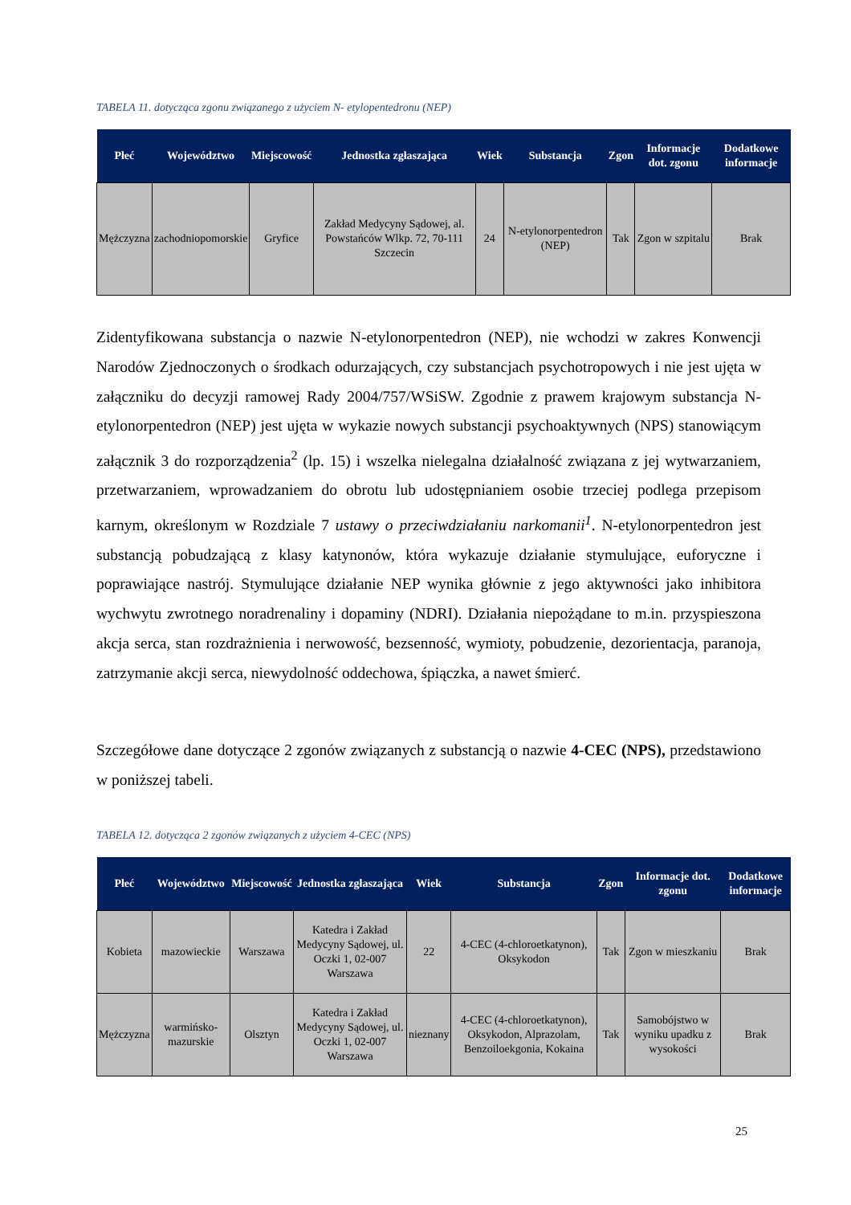TABELA 11. dotycząca zgonu związanego z użyciem N- etylopentedronu (NEP)
| Płeć | Województwo | Miejscowość | Jednostka zgłaszająca | Wiek | Substancja | Zgon | Informacje dot. zgonu | Dodatkowe informacje |
| --- | --- | --- | --- | --- | --- | --- | --- | --- |
| Mężczyzna | zachodniopomorskie | Gryfice | Zakład Medycyny Sądowej, al. Powstańców Wlkp. 72, 70-111 Szczecin | 24 | N-etylonorpentedron (NEP) | Tak | Zgon w szpitalu | Brak |
Zidentyfikowana substancja o nazwie N-etylonorpentedron (NEP), nie wchodzi w zakres Konwencji Narodów Zjednoczonych o środkach odurzających, czy substancjach psychotropowych i nie jest ujęta w załączniku do decyzji ramowej Rady 2004/757/WSiSW. Zgodnie z prawem krajowym substancja N-etylonorpentedron (NEP) jest ujęta w wykazie nowych substancji psychoaktywnych (NPS) stanowiącym załącznik 3 do rozporządzenia<sup>2</sup> (lp. 15) i wszelka nielegalna działalność związana z jej wytwarzaniem, przetwarzaniem, wprowadzaniem do obrotu lub udostępnianiem osobie trzeciej podlega przepisom karnym, określonym w Rozdziale 7 ustawy o przeciwdziałaniu narkomanii<sup>1</sup>. N-etylonorpentedron jest substancją pobudzającą z klasy katynonów, która wykazuje działanie stymulujące, euforyczne i poprawiające nastrój. Stymulujące działanie NEP wynika głównie z jego aktywności jako inhibitora wychwytu zwrotnego noradrenaliny i dopaminy (NDRI). Działania niepożądane to m.in. przyspieszona akcja serca, stan rozdrażnienia i nerwowość, bezsenność, wymioty, pobudzenie, dezorientacja, paranoja, zatrzymanie akcji serca, niewydolność oddechowa, śpiączka, a nawet śmierć.
Szczegółowe dane dotyczące 2 zgonów związanych z substancją o nazwie 4-CEC (NPS), przedstawiono w poniższej tabeli.
TABELA 12. dotycząca 2 zgonów związanych z użyciem 4-CEC (NPS)
| Płeć | Województwo | Miejscowość | Jednostka zgłaszająca | Wiek | Substancja | Zgon | Informacje dot. zgonu | Dodatkowe informacje |
| --- | --- | --- | --- | --- | --- | --- | --- | --- |
| Kobieta | mazowieckie | Warszawa | Katedra i Zakład Medycyny Sądowej, ul. Oczki 1, 02-007 Warszawa | 22 | 4-CEC (4-chloroetkatynon), Oksykodon | Tak | Zgon w mieszkaniu | Brak |
| Mężczyzna | warmińsko-mazurskie | Olsztyn | Katedra i Zakład Medycyny Sądowej, ul. Oczki 1, 02-007 Warszawa | nieznany | 4-CEC (4-chloroetkatynon), Oksykodon, Alprazolam, Benzoiloekgonia, Kokaina | Tak | Samobójstwo w wyniku upadku z wysokości | Brak |
25